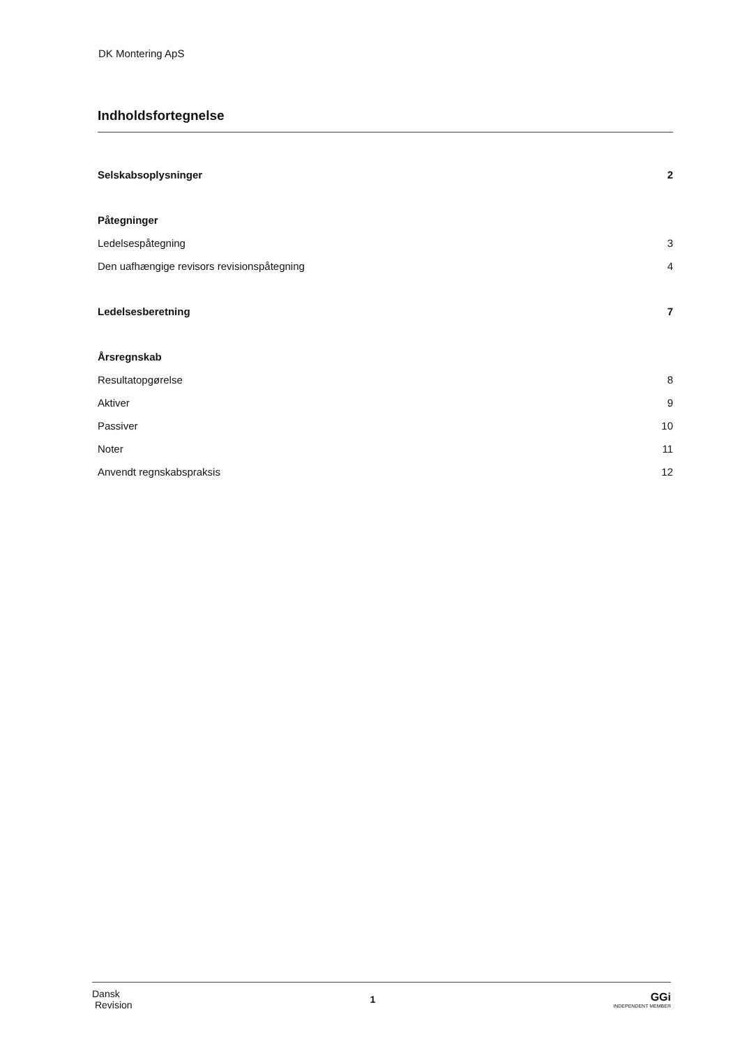DK Montering ApS
Indholdsfortegnelse
Selskabsoplysninger 2
Påtegninger
Ledelsespåtegning 3
Den uafhængige revisors revisionspåtegning 4
Ledelsesberetning 7
Årsregnskab
Resultatopgørelse 8
Aktiver 9
Passiver 10
Noter 11
Anvendt regnskabspraksis 12
Dansk
Revision
1
GGi
INDEPENDENT MEMBER